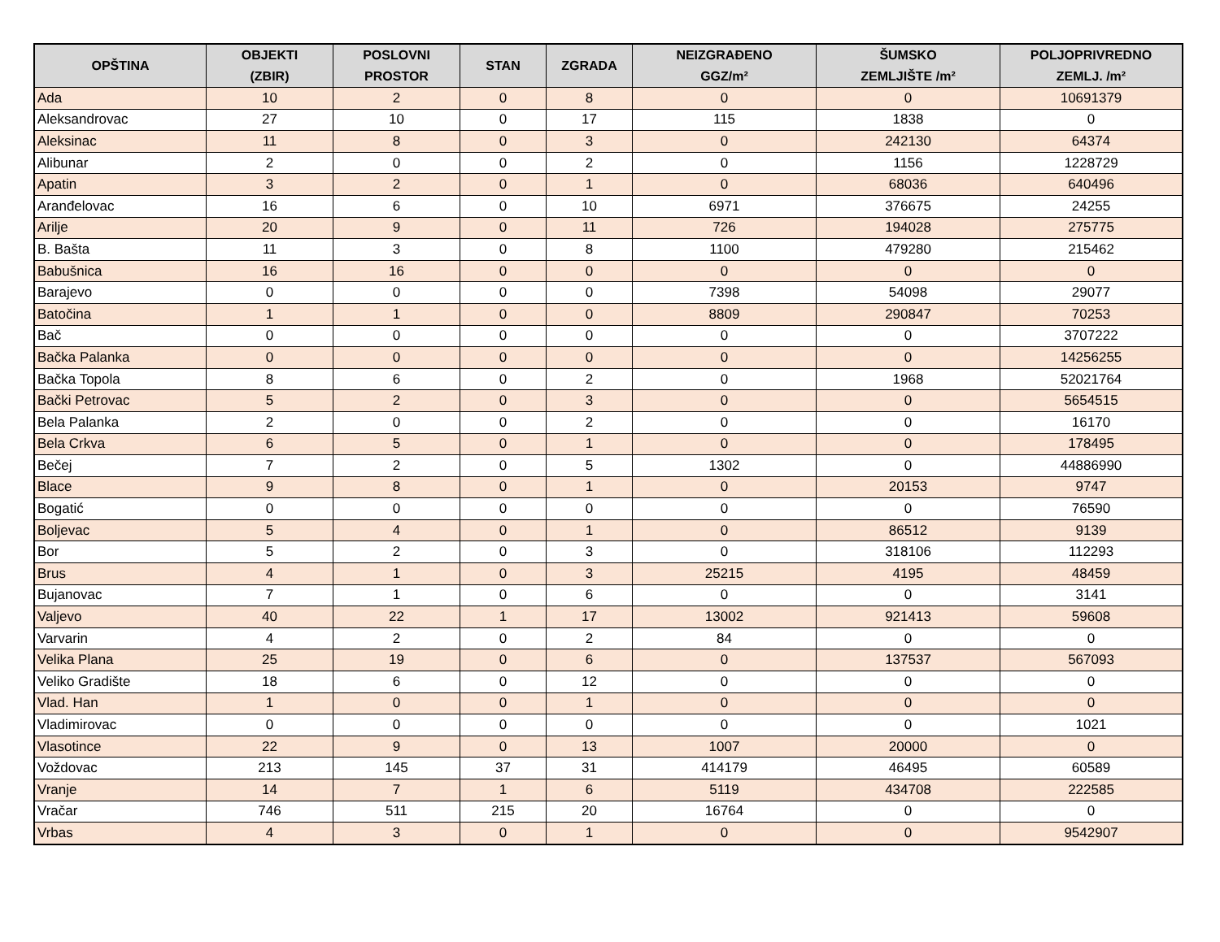| OPŠTINA | OBJEKTI (ZBIR) | POSLOVNI PROSTOR | STAN | ZGRADA | NEIZGRAĐENO GGZ/m² | ŠUMSKO ZEMLJIŠTE /m² | POLJOPRIVREDNO ZEMLJ. /m² |
| --- | --- | --- | --- | --- | --- | --- | --- |
| Ada | 10 | 2 | 0 | 8 | 0 | 0 | 10691379 |
| Aleksandrovac | 27 | 10 | 0 | 17 | 115 | 1838 | 0 |
| Aleksinac | 11 | 8 | 0 | 3 | 0 | 242130 | 64374 |
| Alibunar | 2 | 0 | 0 | 2 | 0 | 1156 | 1228729 |
| Apatin | 3 | 2 | 0 | 1 | 0 | 68036 | 640496 |
| Aranđelovac | 16 | 6 | 0 | 10 | 6971 | 376675 | 24255 |
| Arilje | 20 | 9 | 0 | 11 | 726 | 194028 | 275775 |
| B. Bašta | 11 | 3 | 0 | 8 | 1100 | 479280 | 215462 |
| Babušnica | 16 | 16 | 0 | 0 | 0 | 0 | 0 |
| Barajevo | 0 | 0 | 0 | 0 | 7398 | 54098 | 29077 |
| Batočina | 1 | 1 | 0 | 0 | 8809 | 290847 | 70253 |
| Bač | 0 | 0 | 0 | 0 | 0 | 0 | 3707222 |
| Bačka Palanka | 0 | 0 | 0 | 0 | 0 | 0 | 14256255 |
| Bačka Topola | 8 | 6 | 0 | 2 | 0 | 1968 | 52021764 |
| Bački Petrovac | 5 | 2 | 0 | 3 | 0 | 0 | 5654515 |
| Bela Palanka | 2 | 0 | 0 | 2 | 0 | 0 | 16170 |
| Bela Crkva | 6 | 5 | 0 | 1 | 0 | 0 | 178495 |
| Bečej | 7 | 2 | 0 | 5 | 1302 | 0 | 44886990 |
| Blace | 9 | 8 | 0 | 1 | 0 | 20153 | 9747 |
| Bogatić | 0 | 0 | 0 | 0 | 0 | 0 | 76590 |
| Boljevac | 5 | 4 | 0 | 1 | 0 | 86512 | 9139 |
| Bor | 5 | 2 | 0 | 3 | 0 | 318106 | 112293 |
| Brus | 4 | 1 | 0 | 3 | 25215 | 4195 | 48459 |
| Bujanovac | 7 | 1 | 0 | 6 | 0 | 0 | 3141 |
| Valjevo | 40 | 22 | 1 | 17 | 13002 | 921413 | 59608 |
| Varvarin | 4 | 2 | 0 | 2 | 84 | 0 | 0 |
| Velika Plana | 25 | 19 | 0 | 6 | 0 | 137537 | 567093 |
| Veliko Gradište | 18 | 6 | 0 | 12 | 0 | 0 | 0 |
| Vlad. Han | 1 | 0 | 0 | 1 | 0 | 0 | 0 |
| Vladimirovac | 0 | 0 | 0 | 0 | 0 | 0 | 1021 |
| Vlasotince | 22 | 9 | 0 | 13 | 1007 | 20000 | 0 |
| Voždovac | 213 | 145 | 37 | 31 | 414179 | 46495 | 60589 |
| Vranje | 14 | 7 | 1 | 6 | 5119 | 434708 | 222585 |
| Vračar | 746 | 511 | 215 | 20 | 16764 | 0 | 0 |
| Vrbas | 4 | 3 | 0 | 1 | 0 | 0 | 9542907 |